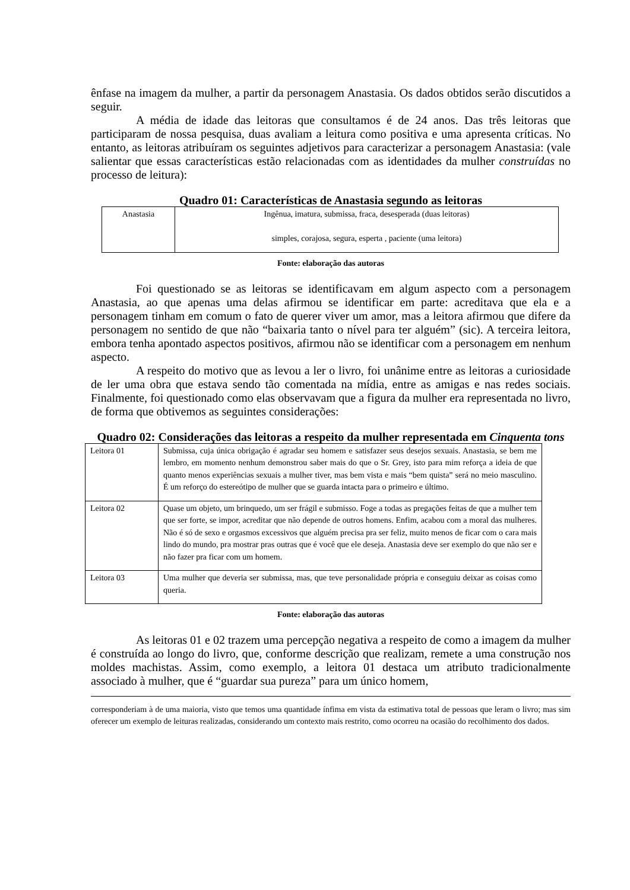ênfase na imagem da mulher, a partir da personagem Anastasia. Os dados obtidos serão discutidos a seguir.
A média de idade das leitoras que consultamos é de 24 anos. Das três leitoras que participaram de nossa pesquisa, duas avaliam a leitura como positiva e uma apresenta críticas. No entanto, as leitoras atribuíram os seguintes adjetivos para caracterizar a personagem Anastasia: (vale salientar que essas características estão relacionadas com as identidades da mulher construídas no processo de leitura):
Quadro 01: Características de Anastasia segundo as leitoras
| Anastasia | Ingênua, imatura, submissa, fraca, desesperada (duas leitoras) simples, corajosa, segura, esperta , paciente (uma leitora) |
Fonte: elaboração das autoras
Foi questionado se as leitoras se identificavam em algum aspecto com a personagem Anastasia, ao que apenas uma delas afirmou se identificar em parte: acreditava que ela e a personagem tinham em comum o fato de querer viver um amor, mas a leitora afirmou que difere da personagem no sentido de que não “baixaria tanto o nível para ter alguém” (sic). A terceira leitora, embora tenha apontado aspectos positivos, afirmou não se identificar com a personagem em nenhum aspecto.
A respeito do motivo que as levou a ler o livro, foi unânime entre as leitoras a curiosidade de ler uma obra que estava sendo tão comentada na mídia, entre as amigas e nas redes sociais. Finalmente, foi questionado como elas observavam que a figura da mulher era representada no livro, de forma que obtivemos as seguintes considerações:
Quadro 02: Considerações das leitoras a respeito da mulher representada em Cinquenta tons
| Leitora 01 | Submissa, cuja única obrigação é agradar seu homem e satisfazer seus desejos sexuais. Anastasia, se bem me lembro, em momento nenhum demonstrou saber mais do que o Sr. Grey, isto para mim reforça a ideia de que quanto menos experiências sexuais a mulher tiver, mas bem vista e mais “bem quista” será no meio masculino. É um reforço do estereótipo de mulher que se guarda intacta para o primeiro e último. |
| Leitora 02 | Quase um objeto, um brinquedo, um ser frágil e submisso. Foge a todas as pregações feitas de que a mulher tem que ser forte, se impor, acreditar que não depende de outros homens. Enfim, acabou com a moral das mulheres. Não é só de sexo e orgasmos excessivos que alguém precisa pra ser feliz, muito menos de ficar com o cara mais lindo do mundo, pra mostrar pras outras que é você que ele deseja. Anastasia deve ser exemplo do que não ser e não fazer pra ficar com um homem. |
| Leitora 03 | Uma mulher que deveria ser submissa, mas, que teve personalidade própria e conseguiu deixar as coisas como queria. |
Fonte: elaboração das autoras
As leitoras 01 e 02 trazem uma percepção negativa a respeito de como a imagem da mulher é construída ao longo do livro, que, conforme descrição que realizam, remete a uma construção nos moldes machistas. Assim, como exemplo, a leitora 01 destaca um atributo tradicionalmente associado à mulher, que é “guardar sua pureza” para um único homem,
corresponderiam à de uma maioria, visto que temos uma quantidade ínfima em vista da estimativa total de pessoas que leram o livro; mas sim oferecer um exemplo de leituras realizadas, considerando um contexto mais restrito, como ocorreu na ocasião do recolhimento dos dados.